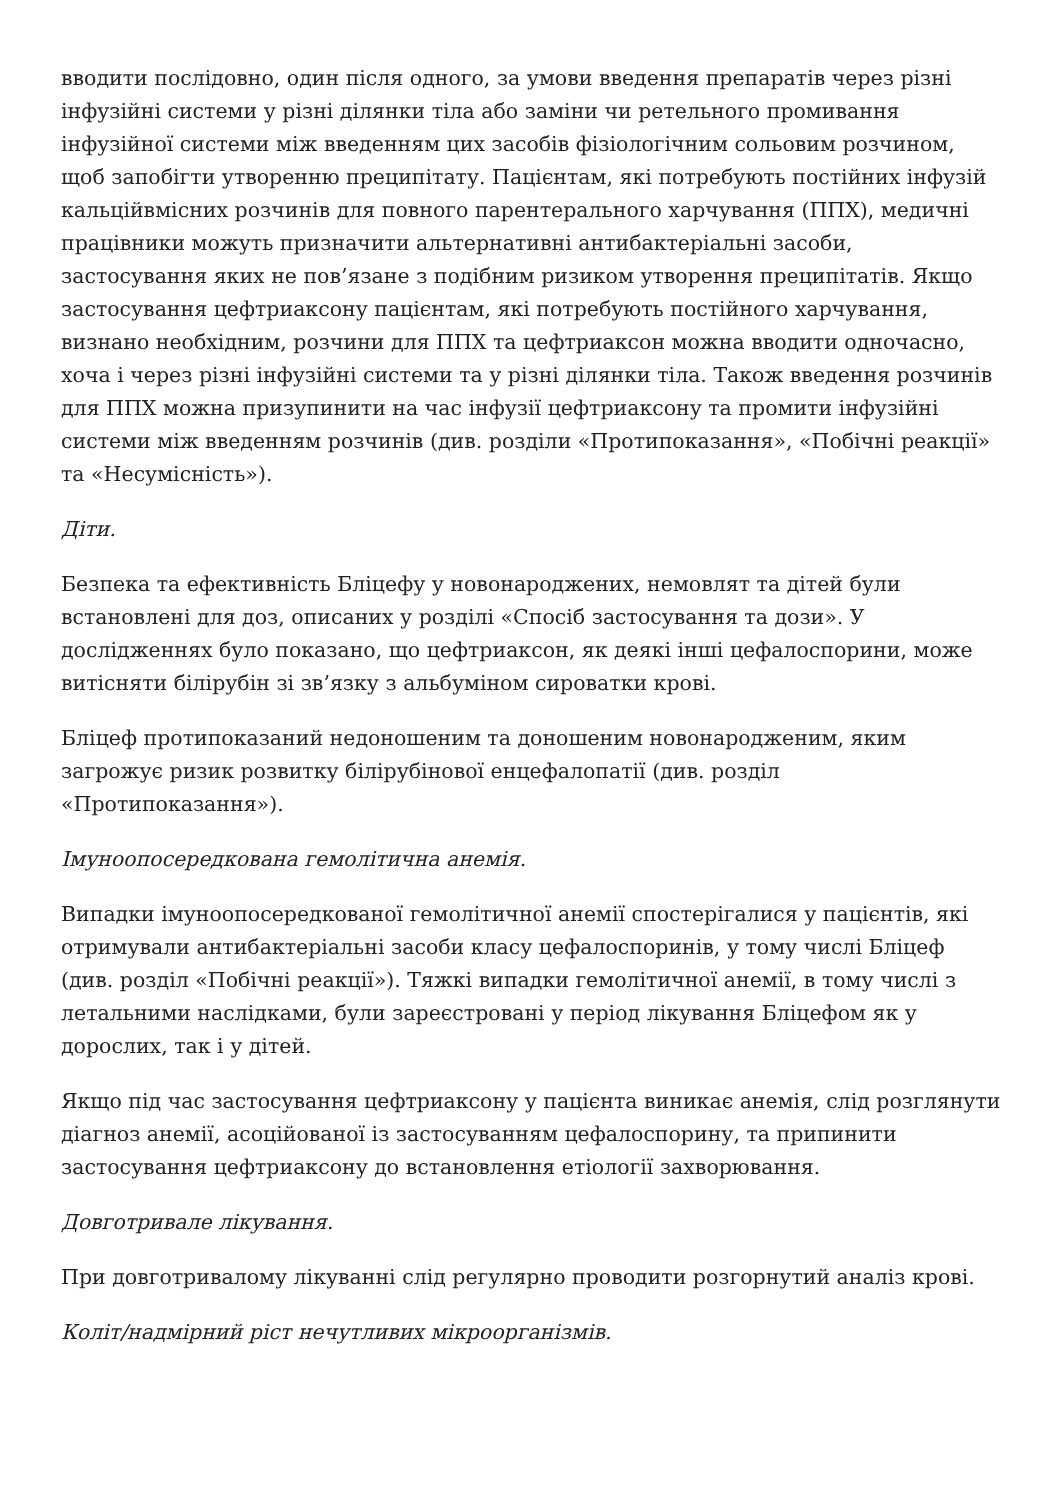вводити послідовно, один після одного, за умови введення препаратів через різні інфузійні системи у різні ділянки тіла або заміни чи ретельного промивання інфузійної системи між введенням цих засобів фізіологічним сольовим розчином, щоб запобігти утворенню преципітату. Пацієнтам, які потребують постійних інфузій кальційвмісних розчинів для повного парентерального харчування (ППХ), медичні працівники можуть призначити альтернативні антибактеріальні засоби, застосування яких не пов’язане з подібним ризиком утворення преципітатів. Якщо застосування цефтриаксону пацієнтам, які потребують постійного харчування, визнано необхідним, розчини для ППХ та цефтриаксон можна вводити одночасно, хоча і через різні інфузійні системи та у різні ділянки тіла. Також введення розчинів для ППХ можна призупинити на час інфузії цефтриаксону та промити інфузійні системи між введенням розчинів (див. розділи «Протипоказання», «Побічні реакції» та «Несумісність»).
Діти.
Безпека та ефективність Бліцефу у новонароджених, немовлят та дітей були встановлені для доз, описаних у розділі «Спосіб застосування та дози». У дослідженнях було показано, що цефтриаксон, як деякі інші цефалоспорини, може витісняти білірубін зі зв’язку з альбуміном сироватки крові.
Бліцеф протипоказаний недоношеним та доношеним новонародженим, яким загрожує ризик розвитку білірубінової енцефалопатії (див. розділ «Протипоказання»).
Імуноопосередкована гемолітична анемія.
Випадки імуноопосередкованої гемолітичної анемії спостерігалися у пацієнтів, які отримували антибактеріальні засоби класу цефалоспоринів, у тому числі Бліцеф (див. розділ «Побічні реакції»). Тяжкі випадки гемолітичної анемії, в тому числі з летальними наслідками, були зареєстровані у період лікування Бліцефом як у дорослих, так і у дітей.
Якщо під час застосування цефтриаксону у пацієнта виникає анемія, слід розглянути діагноз анемії, асоційованої із застосуванням цефалоспорину, та припинити застосування цефтриаксону до встановлення етіології захворювання.
Довготривале лікування.
При довготривалому лікуванні слід регулярно проводити розгорнутий аналіз крові.
Коліт/надмірний ріст нечутливих мікроорганізмів.